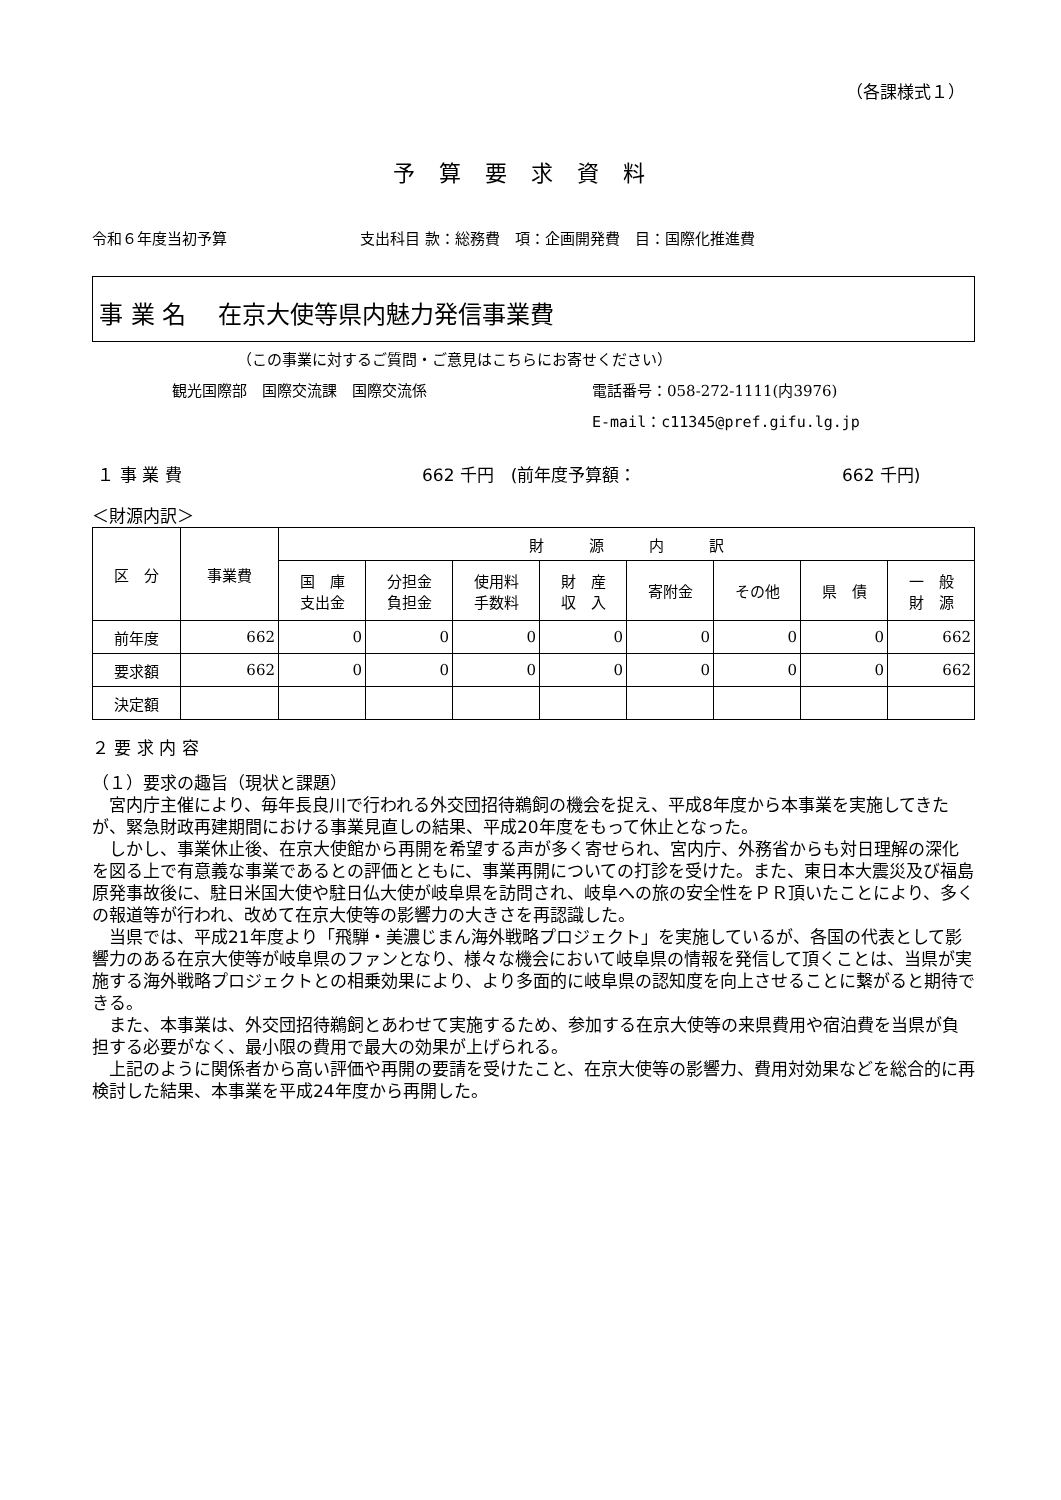（各課様式１）
予算要求資料
令和６年度当初予算 支出科目 款：総務費　項：企画開発費　目：国際化推進費
事 業 名　 在京大使等県内魅力発信事業費
（この事業に対するご質問・ご意見はこちらにお寄せください）
観光国際部　国際交流課　国際交流係 電話番号：058-272-1111(内3976)
E-mail：c11345@pref.gifu.lg.jp
１ 事 業 費 662 千円　(前年度予算額： 662 千円)
＜財源内訳＞
| 区 分 | 事業費 | 財 源 内 訳 | | | | | | | |
| --- | --- | --- | --- | --- | --- | --- | --- | --- | --- |
| | | 国 庫 支出金 | 分担金 負担金 | 使用料 手数料 | 財 産 収 入 | 寄附金 | その他 | 県 債 | 一 般 財 源 |
| 前年度 | 662 | 0 | 0 | 0 | 0 | 0 | 0 | 0 | 662 |
| 要求額 | 662 | 0 | 0 | 0 | 0 | 0 | 0 | 0 | 662 |
| 決定額 | | | | | | | | | |
２ 要 求 内 容
（１）要求の趣旨（現状と課題）
宮内庁主催により、毎年長良川で行われる外交団招待鵜飼の機会を捉え、平成8年度から本事業を実施してきたが、緊急財政再建期間における事業見直しの結果、平成20年度をもって休止となった。
しかし、事業休止後、在京大使館から再開を希望する声が多く寄せられ、宮内庁、外務省からも対日理解の深化を図る上で有意義な事業であるとの評価とともに、事業再開についての打診を受けた。また、東日本大震災及び福島原発事故後に、駐日米国大使や駐日仏大使が岐阜県を訪問され、岐阜への旅の安全性をＰＲ頂いたことにより、多くの報道等が行われ、改めて在京大使等の影響力の大きさを再認識した。
当県では、平成21年度より「飛騨・美濃じまん海外戦略プロジェクト」を実施しているが、各国の代表として影響力のある在京大使等が岐阜県のファンとなり、様々な機会において岐阜県の情報を発信して頂くことは、当県が実施する海外戦略プロジェクトとの相乗効果により、より多面的に岐阜県の認知度を向上させることに繋がると期待できる。
また、本事業は、外交団招待鵜飼とあわせて実施するため、参加する在京大使等の来県費用や宿泊費を当県が負担する必要がなく、最小限の費用で最大の効果が上げられる。
上記のように関係者から高い評価や再開の要請を受けたこと、在京大使等の影響力、費用対効果などを総合的に再検討した結果、本事業を平成24年度から再開した。